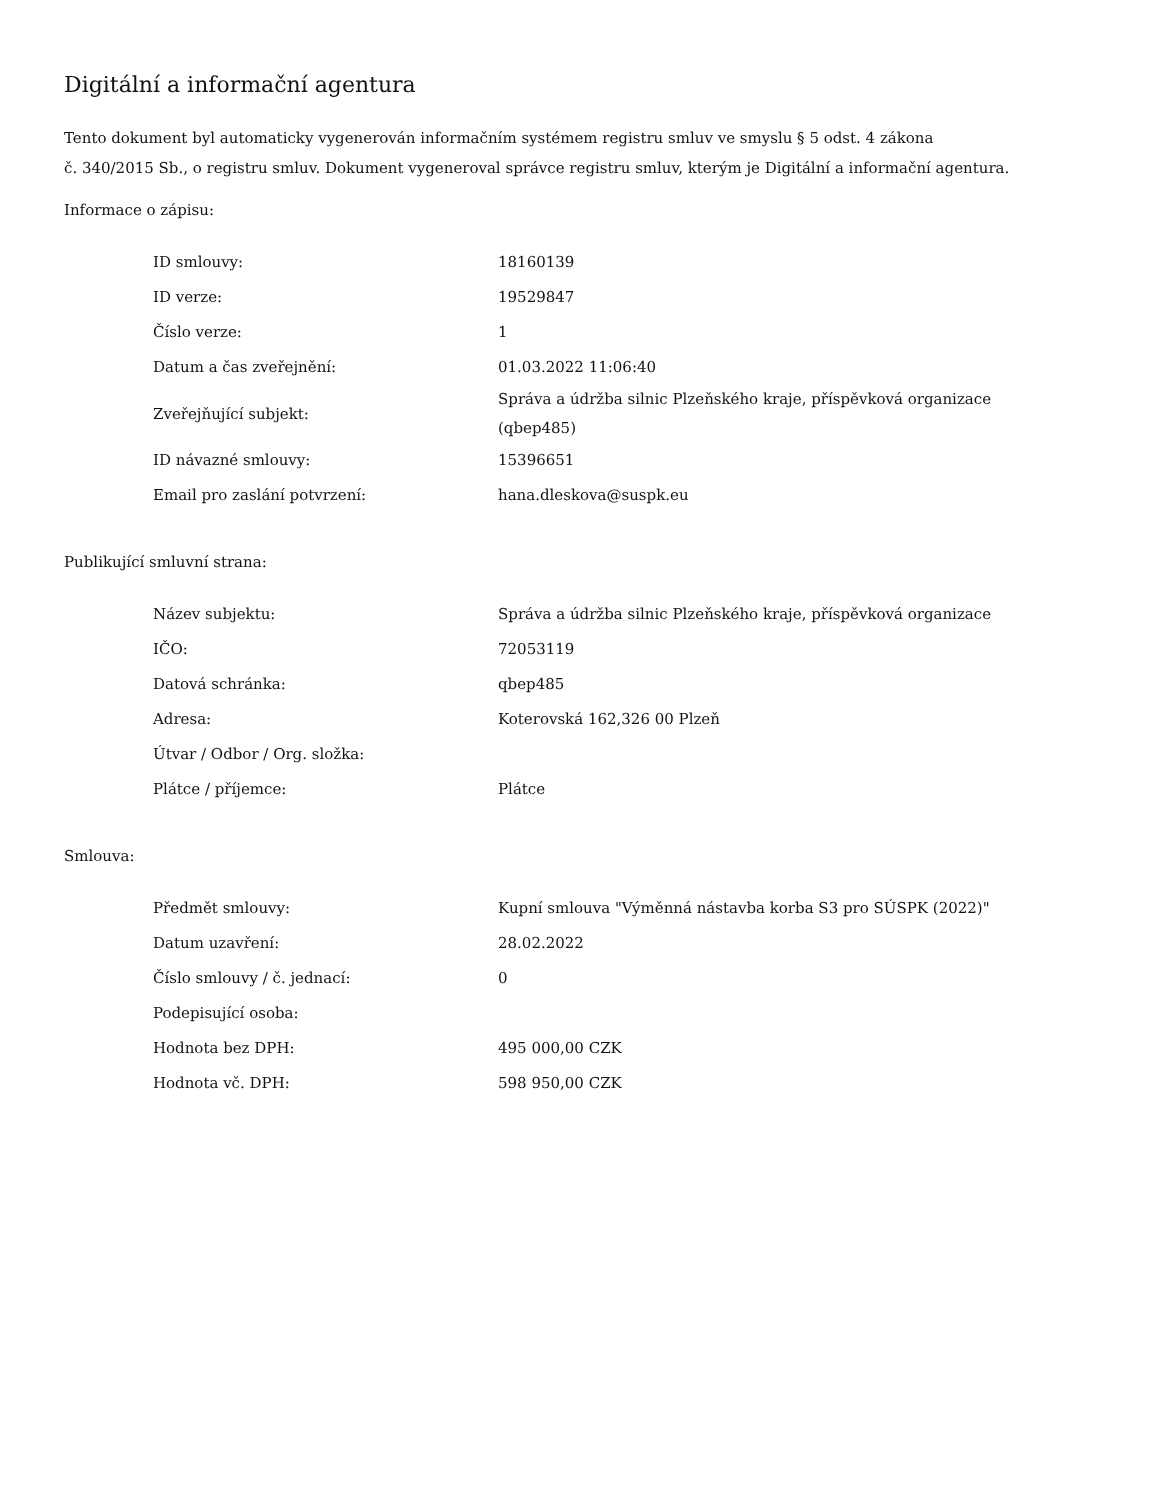Digitální a informační agentura
Tento dokument byl automaticky vygenerován informačním systémem registru smluv ve smyslu § 5 odst. 4 zákona
č. 340/2015 Sb., o registru smluv. Dokument vygeneroval správce registru smluv, kterým je Digitální a informační agentura.
Informace o zápisu:
| ID smlouvy: | 18160139 |
| ID verze: | 19529847 |
| Číslo verze: | 1 |
| Datum a čas zveřejnění: | 01.03.2022 11:06:40 |
| Zveřejňující subjekt: | Správa a údržba silnic Plzeňského kraje, příspěvková organizace (qbep485) |
| ID návazné smlouvy: | 15396651 |
| Email pro zaslání potvrzení: | hana.dleskova@suspk.eu |
Publikující smluvní strana:
| Název subjektu: | Správa a údržba silnic Plzeňského kraje, příspěvková organizace |
| IČO: | 72053119 |
| Datová schránka: | qbep485 |
| Adresa: | Koterovská 162,326 00 Plzeň |
| Útvar / Odbor / Org. složka: | |
| Plátce / příjemce: | Plátce |
Smlouva:
| Předmět smlouvy: | Kupní smlouva "Výměnná nástavba korba S3 pro SÚSPK (2022)" |
| Datum uzavření: | 28.02.2022 |
| Číslo smlouvy / č. jednací: | 0 |
| Podepisující osoba: | |
| Hodnota bez DPH: | 495 000,00 CZK |
| Hodnota vč. DPH: | 598 950,00 CZK |